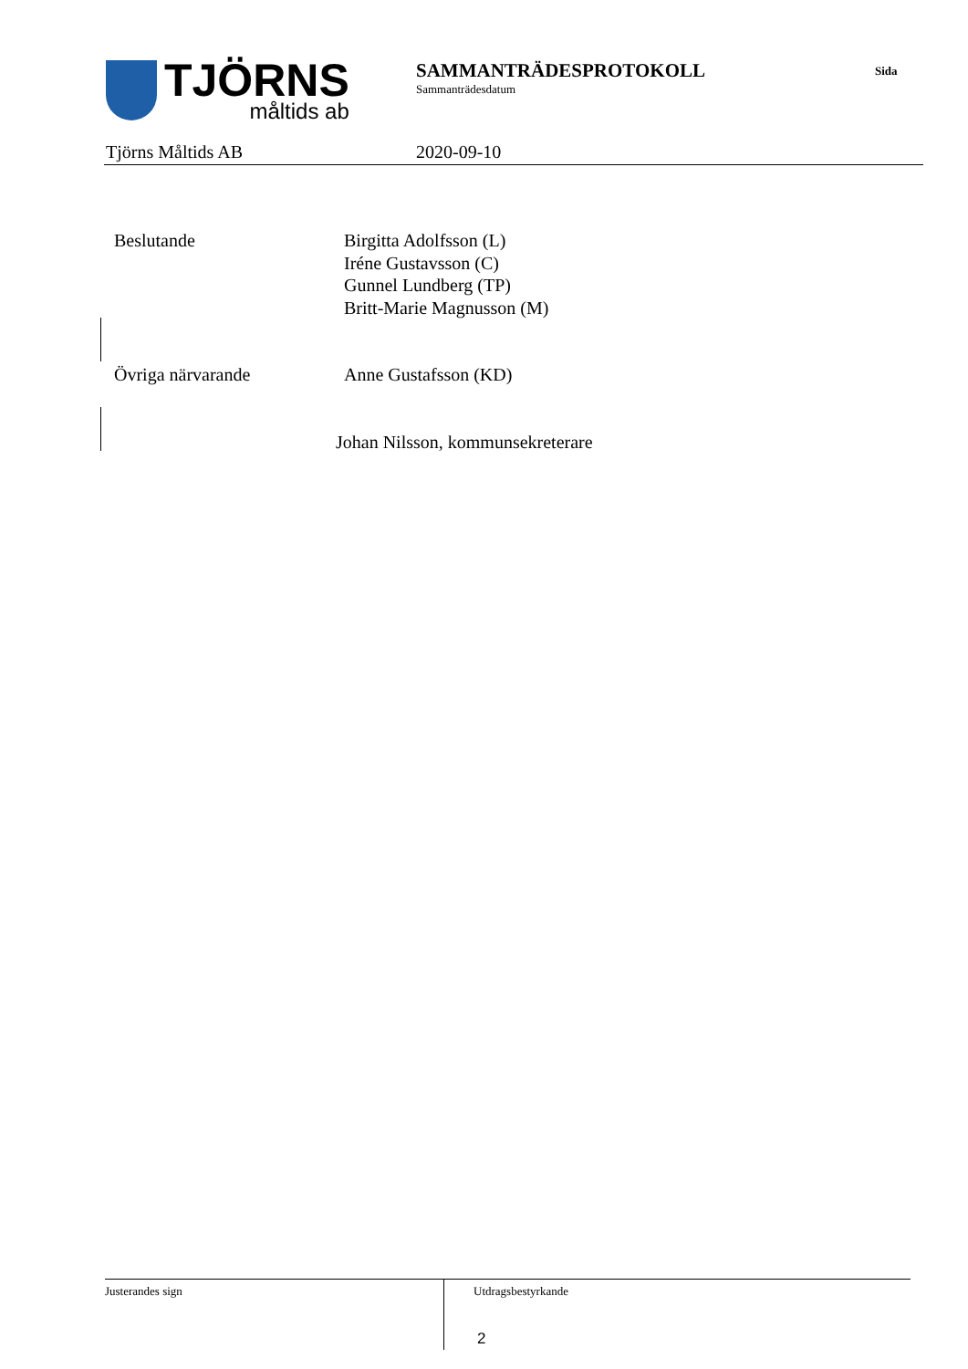TJÖRNS
måltids ab
SAMMANTRÄDESPROTOKOLL
Sammanträdesdatum
Sida
Tjörns Måltids AB 2020-09-10
Beslutande
Birgitta Adolfsson (L)
Iréne Gustavsson (C)
Gunnel Lundberg (TP)
Britt-Marie Magnusson (M)
Övriga närvarande Anne Gustafsson (KD)
Johan Nilsson, kommunsekreterare
Justerandes sign Utdragsbestyrkande
2